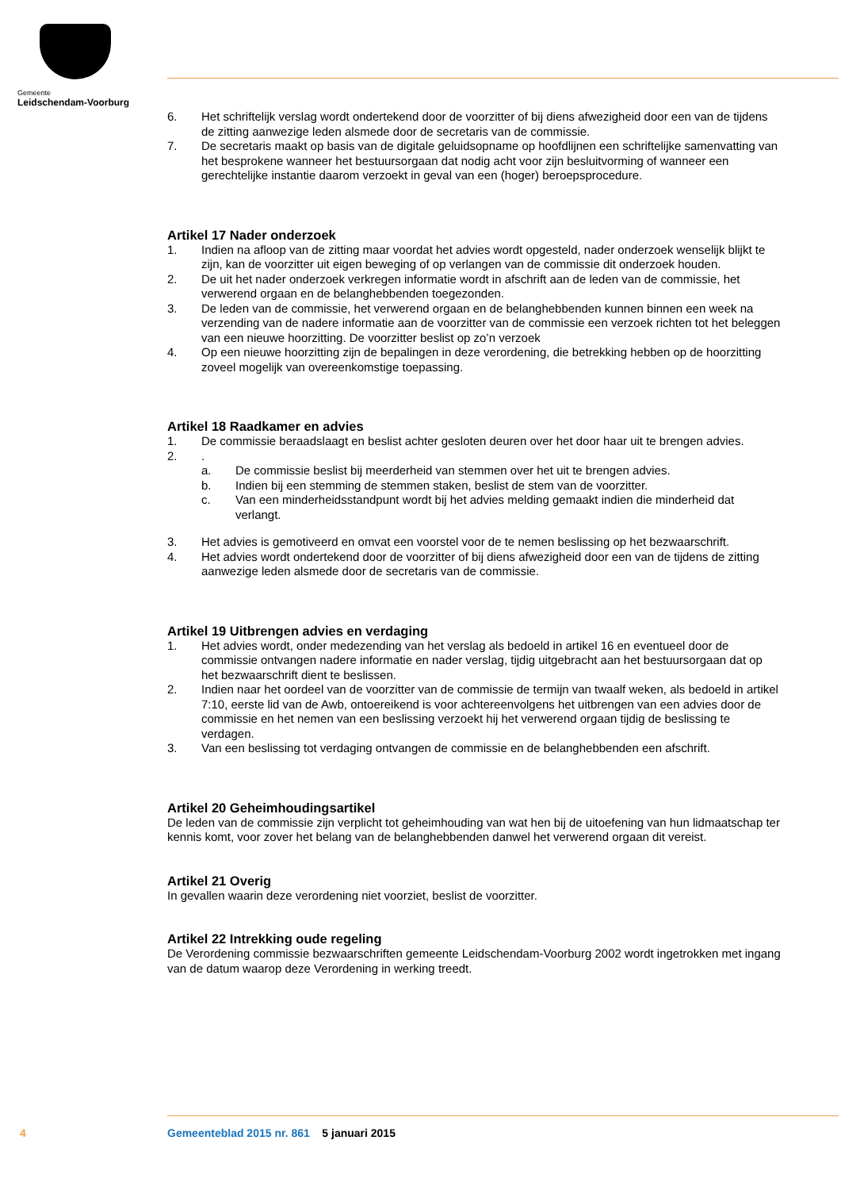Gemeente
Leidschendam-Voorburg
6. Het schriftelijk verslag wordt ondertekend door de voorzitter of bij diens afwezigheid door een van de tijdens de zitting aanwezige leden alsmede door de secretaris van de commissie.
7. De secretaris maakt op basis van de digitale geluidsopname op hoofdlijnen een schriftelijke samenvatting van het besprokene wanneer het bestuursorgaan dat nodig acht voor zijn besluitvorming of wanneer een gerechtelijke instantie daarom verzoekt in geval van een (hoger) beroepsprocedure.
Artikel 17 Nader onderzoek
1. Indien na afloop van de zitting maar voordat het advies wordt opgesteld, nader onderzoek wenselijk blijkt te zijn, kan de voorzitter uit eigen beweging of op verlangen van de commissie dit onderzoek houden.
2. De uit het nader onderzoek verkregen informatie wordt in afschrift aan de leden van de commissie, het verwerend orgaan en de belanghebbenden toegezonden.
3. De leden van de commissie, het verwerend orgaan en de belanghebbenden kunnen binnen een week na verzending van de nadere informatie aan de voorzitter van de commissie een verzoek richten tot het beleggen van een nieuwe hoorzitting. De voorzitter beslist op zo’n verzoek
4. Op een nieuwe hoorzitting zijn de bepalingen in deze verordening, die betrekking hebben op de hoorzitting zoveel mogelijk van overeenkomstige toepassing.
Artikel 18 Raadkamer en advies
1. De commissie beraadslaagt en beslist achter gesloten deuren over het door haar uit te brengen advies.
2..
a. De commissie beslist bij meerderheid van stemmen over het uit te brengen advies.
b. Indien bij een stemming de stemmen staken, beslist de stem van de voorzitter.
c. Van een minderheidsstandpunt wordt bij het advies melding gemaakt indien die minderheid dat verlangt.
3. Het advies is gemotiveerd en omvat een voorstel voor de te nemen beslissing op het bezwaarschrift.
4. Het advies wordt ondertekend door de voorzitter of bij diens afwezigheid door een van de tijdens de zitting aanwezige leden alsmede door de secretaris van de commissie.
Artikel 19 Uitbrengen advies en verdaging
1. Het advies wordt, onder medezending van het verslag als bedoeld in artikel 16 en eventueel door de commissie ontvangen nadere informatie en nader verslag, tijdig uitgebracht aan het bestuursorgaan dat op het bezwaarschrift dient te beslissen.
2. Indien naar het oordeel van de voorzitter van de commissie de termijn van twaalf weken, als bedoeld in artikel 7:10, eerste lid van de Awb, ontoereikend is voor achtereenvolgens het uitbrengen van een advies door de commissie en het nemen van een beslissing verzoekt hij het verwerend orgaan tijdig de beslissing te verdagen.
3. Van een beslissing tot verdaging ontvangen de commissie en de belanghebbenden een afschrift.
Artikel 20 Geheimhoudingsartikel
De leden van de commissie zijn verplicht tot geheimhouding van wat hen bij de uitoefening van hun lidmaatschap ter kennis komt, voor zover het belang van de belanghebbenden danwel het verwerend orgaan dit vereist.
Artikel 21 Overig
In gevallen waarin deze verordening niet voorziet, beslist de voorzitter.
Artikel 22 Intrekking oude regeling
De Verordening commissie bezwaarschriften gemeente Leidschendam-Voorburg 2002 wordt ingetrokken met ingang van de datum waarop deze Verordening in werking treedt.
4
Gemeenteblad 2015 nr. 861 5 januari 2015